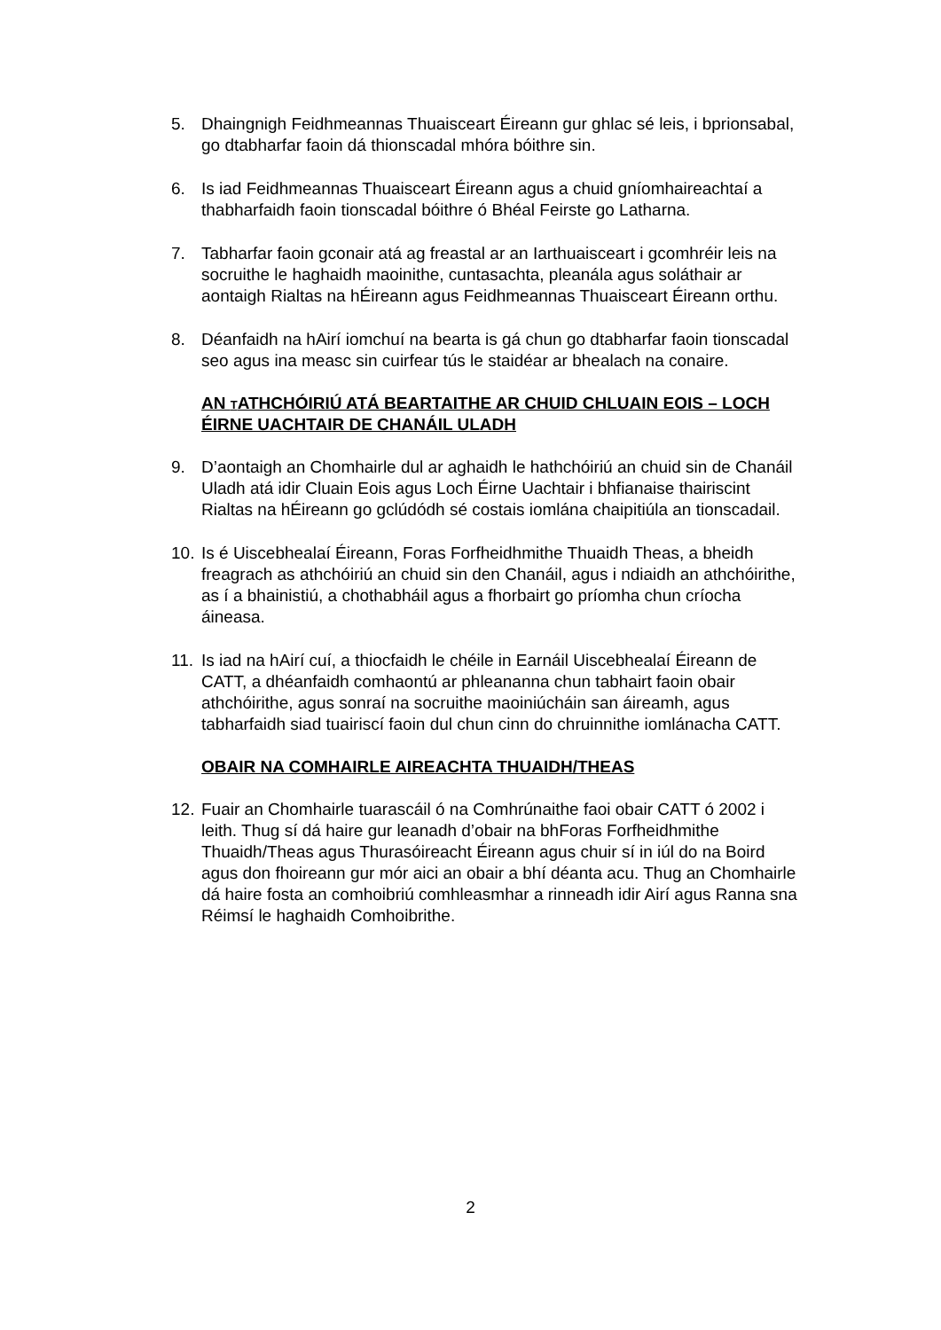5. Dhaingnigh Feidhmeannas Thuaisceart Éireann gur ghlac sé leis, i bprionsabal, go dtabharfar faoin dá thionscadal mhóra bóithre sin.
6. Is iad Feidhmeannas Thuaisceart Éireann agus a chuid gníomhaireachtaí a thabharfaidh faoin tionscadal bóithre ó Bhéal Feirste go Latharna.
7. Tabharfar faoin gconair atá ag freastal ar an Iarthuaisceart i gcomhréir leis na socruithe le haghaidh maoinithe, cuntasachta, pleanála agus soláthair ar aontaigh Rialtas na hÉireann agus Feidhmeannas Thuaisceart Éireann orthu.
8. Déanfaidh na hAirí iomchuí na bearta is gá chun go dtabharfar faoin tionscadal seo agus ina measc sin cuirfear tús le staidéar ar bhealach na conaire.
AN TATHCHÓIRIÚ ATÁ BEARTAITHE AR CHUID CHLUAIN EOIS – LOCH ÉIRNE UACHTAIR DE CHANÁIL ULADH
9. D’aontaigh an Chomhairle dul ar aghaidh le hathchóiriú an chuid sin de Chanáil Uladh atá idir Cluain Eois agus Loch Éirne Uachtair i bhfianaise thairiscint Rialtas na hÉireann go gclúdódh sé costais iomlána chaipitiúla an tionscadail.
10.
Is é Uiscebhealaí Éireann, Foras Forfheidhmithe Thuaidh Theas, a bheidh freagrach as athchóiriú an chuid sin den Chanáil, agus i ndiaidh an athchóirithe, as í a bhainistiú, a chothabháil agus a fhorbairt go príomha chun críocha áineasa.
11.
Is iad na hAirí cuí, a thiocfaidh le chéile in Earnáil Uiscebhealaí Éireann de CATT, a dhéanfaidh comhaontú ar phleananna chun tabhairt faoin obair athchóirithe, agus sonraí na socruithe maoiniúcháin san áireamh, agus tabharfaidh siad tuairiscí faoin dul chun cinn do chruinnithe iomlánacha CATT.
OBAIR NA COMHAIRLE AIREACHTA THUAIDH/THEAS
12.
Fuair an Chomhairle tuarascáil ó na Comhrúnaithe faoi obair CATT ó 2002 i leith. Thug sí dá haire gur leanadh d’obair na bhForas Forfheidhmithe Thuaidh/Theas agus Thurasóireacht Éireann agus chuir sí in iúl do na Boird agus don fhoireann gur mór aici an obair a bhí déanta acu. Thug an Chomhairle dá haire fosta an comhoibriú comhleasmhar a rinneadh idir Airí agus Ranna sna Réimsí le haghaidh Comhoibrithe.
2